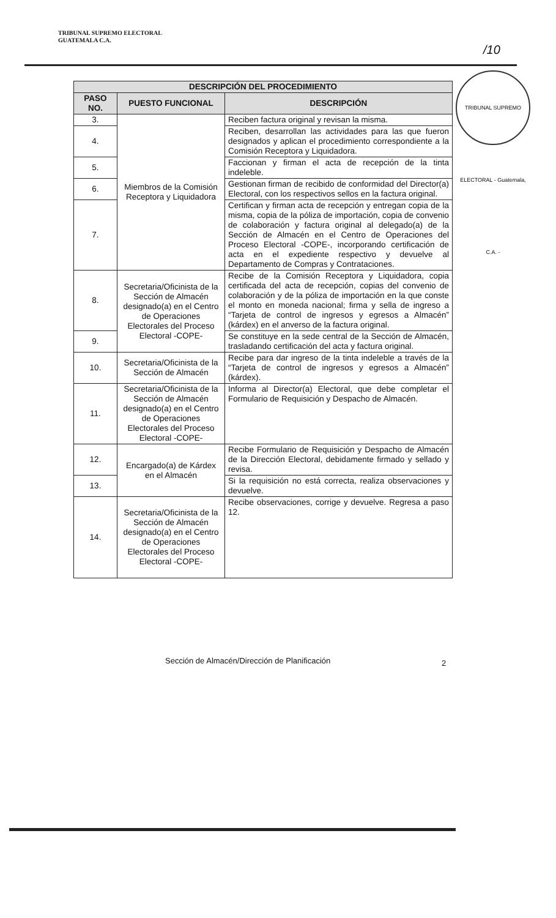TRIBUNAL SUPREMO ELECTORAL
GUATEMALA C.A.
/10
TRIBUNAL SUPREMO ELECTORAL - Guatemala, C.A. -
| DESCRIPCIÓN DEL PROCEDIMIENTO | | |
| --- | --- | --- |
| PASO NO. | PUESTO FUNCIONAL | DESCRIPCIÓN |
| 3. | Miembros de la Comisión Receptora y Liquidadora | Reciben factura original y revisan la misma. |
| 4. | | Reciben, desarrollan las actividades para las que fueron designados y aplican el procedimiento correspondiente a la Comisión Receptora y Liquidadora. |
| 5. | | Faccionan y firman el acta de recepción de la tinta indeleble. |
| 6. | | Gestionan firman de recibido de conformidad del Director(a) Electoral, con los respectivos sellos en la factura original. |
| 7. | | Certifican y firman acta de recepción y entregan copia de la misma, copia de la póliza de importación, copia de convenio de colaboración y factura original al delegado(a) de la Sección de Almacén en el Centro de Operaciones del Proceso Electoral -COPE-, incorporando certificación de acta en el expediente respectivo y devuelve al Departamento de Compras y Contrataciones. |
| 8. | Secretaria/Oficinista de la Sección de Almacén designado(a) en el Centro de Operaciones Electorales del Proceso Electoral -COPE- | Recibe de la Comisión Receptora y Liquidadora, copia certificada del acta de recepción, copias del convenio de colaboración y de la póliza de importación en la que conste el monto en moneda nacional; firma y sella de ingreso a “Tarjeta de control de ingresos y egresos a Almacén” (kárdex) en el anverso de la factura original. |
| 9. | | Se constituye en la sede central de la Sección de Almacén, trasladando certificación del acta y factura original. |
| 10. | Secretaria/Oficinista de la Sección de Almacén | Recibe para dar ingreso de la tinta indeleble a través de la “Tarjeta de control de ingresos y egresos a Almacén” (kárdex). |
| 11. | Secretaria/Oficinista de la Sección de Almacén designado(a) en el Centro de Operaciones Electorales del Proceso Electoral -COPE- | Informa al Director(a) Electoral, que debe completar el Formulario de Requisición y Despacho de Almacén. |
| 12. | Encargado(a) de Kárdex en el Almacén | Recibe Formulario de Requisición y Despacho de Almacén de la Dirección Electoral, debidamente firmado y sellado y revisa. |
| 13. | | Si la requisición no está correcta, realiza observaciones y devuelve. |
| 14. | Secretaria/Oficinista de la Sección de Almacén designado(a) en el Centro de Operaciones Electorales del Proceso Electoral -COPE- | Recibe observaciones, corrige y devuelve. Regresa a paso 12. |
Sección de Almacén/Dirección de Planificación
2